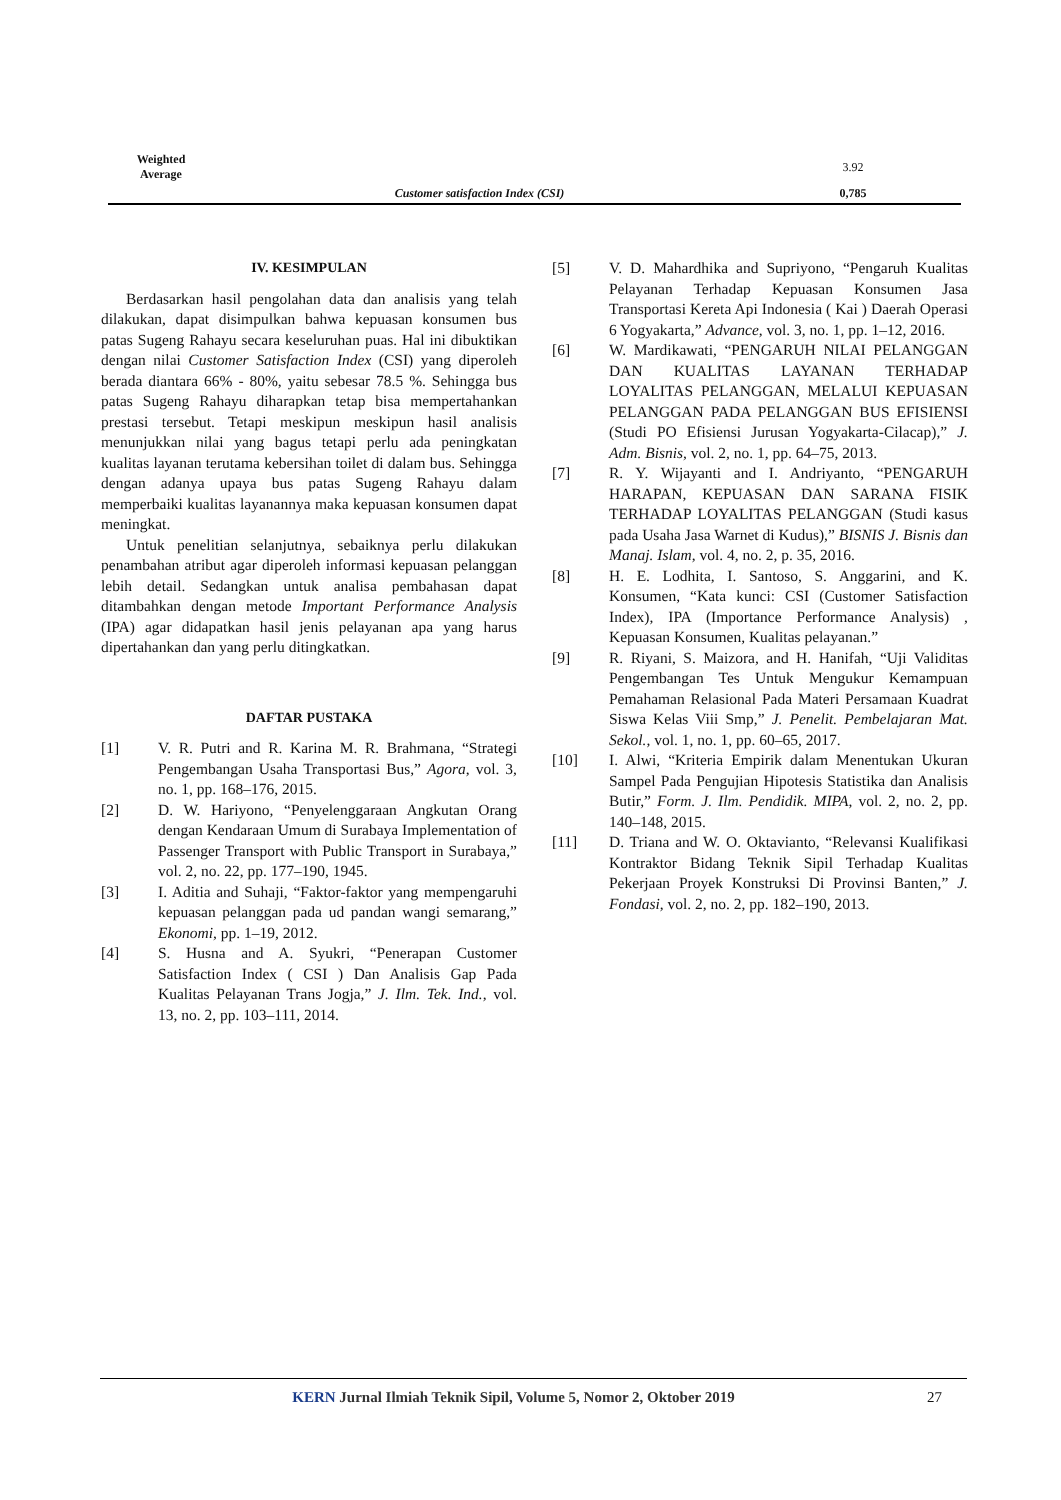| Weighted Average | | 3.92 |
| | Customer satisfaction Index (CSI) | 0,785 |
IV. KESIMPULAN
Berdasarkan hasil pengolahan data dan analisis yang telah dilakukan, dapat disimpulkan bahwa kepuasan konsumen bus patas Sugeng Rahayu secara keseluruhan puas. Hal ini dibuktikan dengan nilai Customer Satisfaction Index (CSI) yang diperoleh berada diantara 66% - 80%, yaitu sebesar 78.5 %. Sehingga bus patas Sugeng Rahayu diharapkan tetap bisa mempertahankan prestasi tersebut. Tetapi meskipun meskipun hasil analisis menunjukkan nilai yang bagus tetapi perlu ada peningkatan kualitas layanan terutama kebersihan toilet di dalam bus. Sehingga dengan adanya upaya bus patas Sugeng Rahayu dalam memperbaiki kualitas layanannya maka kepuasan konsumen dapat meningkat.
Untuk penelitian selanjutnya, sebaiknya perlu dilakukan penambahan atribut agar diperoleh informasi kepuasan pelanggan lebih detail. Sedangkan untuk analisa pembahasan dapat ditambahkan dengan metode Important Performance Analysis (IPA) agar didapatkan hasil jenis pelayanan apa yang harus dipertahankan dan yang perlu ditingkatkan.
DAFTAR PUSTAKA
[1] V. R. Putri and R. Karina M. R. Brahmana, “Strategi Pengembangan Usaha Transportasi Bus,” Agora, vol. 3, no. 1, pp. 168–176, 2015.
[2] D. W. Hariyono, “Penyelenggaraan Angkutan Orang dengan Kendaraan Umum di Surabaya Implementation of Passenger Transport with Public Transport in Surabaya,” vol. 2, no. 22, pp. 177–190, 1945.
[3] I. Aditia and Suhaji, “Faktor-faktor yang mempengaruhi kepuasan pelanggan pada ud pandan wangi semarang,” Ekonomi, pp. 1–19, 2012.
[4] S. Husna and A. Syukri, “Penerapan Customer Satisfaction Index ( CSI ) Dan Analisis Gap Pada Kualitas Pelayanan Trans Jogja,” J. Ilm. Tek. Ind., vol. 13, no. 2, pp. 103–111, 2014.
[5] V. D. Mahardhika and Supriyono, “Pengaruh Kualitas Pelayanan Terhadap Kepuasan Konsumen Jasa Transportasi Kereta Api Indonesia ( Kai ) Daerah Operasi 6 Yogyakarta,” Advance, vol. 3, no. 1, pp. 1–12, 2016.
[6] W. Mardikawati, “PENGARUH NILAI PELANGGAN DAN KUALITAS LAYANAN TERHADAP LOYALITAS PELANGGAN, MELALUI KEPUASAN PELANGGAN PADA PELANGGAN BUS EFISIENSI (Studi PO Efisiensi Jurusan Yogyakarta-Cilacap),” J. Adm. Bisnis, vol. 2, no. 1, pp. 64–75, 2013.
[7] R. Y. Wijayanti and I. Andriyanto, “PENGARUH HARAPAN, KEPUASAN DAN SARANA FISIK TERHADAP LOYALITAS PELANGGAN (Studi kasus pada Usaha Jasa Warnet di Kudus),” BISNIS J. Bisnis dan Manaj. Islam, vol. 4, no. 2, p. 35, 2016.
[8] H. E. Lodhita, I. Santoso, S. Anggarini, and K. Konsumen, “Kata kunci: CSI (Customer Satisfaction Index), IPA (Importance Performance Analysis) , Kepuasan Konsumen, Kualitas pelayanan.”
[9] R. Riyani, S. Maizora, and H. Hanifah, “Uji Validitas Pengembangan Tes Untuk Mengukur Kemampuan Pemahaman Relasional Pada Materi Persamaan Kuadrat Siswa Kelas Viii Smp,” J. Penelit. Pembelajaran Mat. Sekol., vol. 1, no. 1, pp. 60–65, 2017.
[10] I. Alwi, “Kriteria Empirik dalam Menentukan Ukuran Sampel Pada Pengujian Hipotesis Statistika dan Analisis Butir,” Form. J. Ilm. Pendidik. MIPA, vol. 2, no. 2, pp. 140–148, 2015.
[11] D. Triana and W. O. Oktavianto, “Relevansi Kualifikasi Kontraktor Bidang Teknik Sipil Terhadap Kualitas Pekerjaan Proyek Konstruksi Di Provinsi Banten,” J. Fondasi, vol. 2, no. 2, pp. 182–190, 2013.
KERN Jurnal Ilmiah Teknik Sipil, Volume 5, Nomor 2, Oktober 2019 27